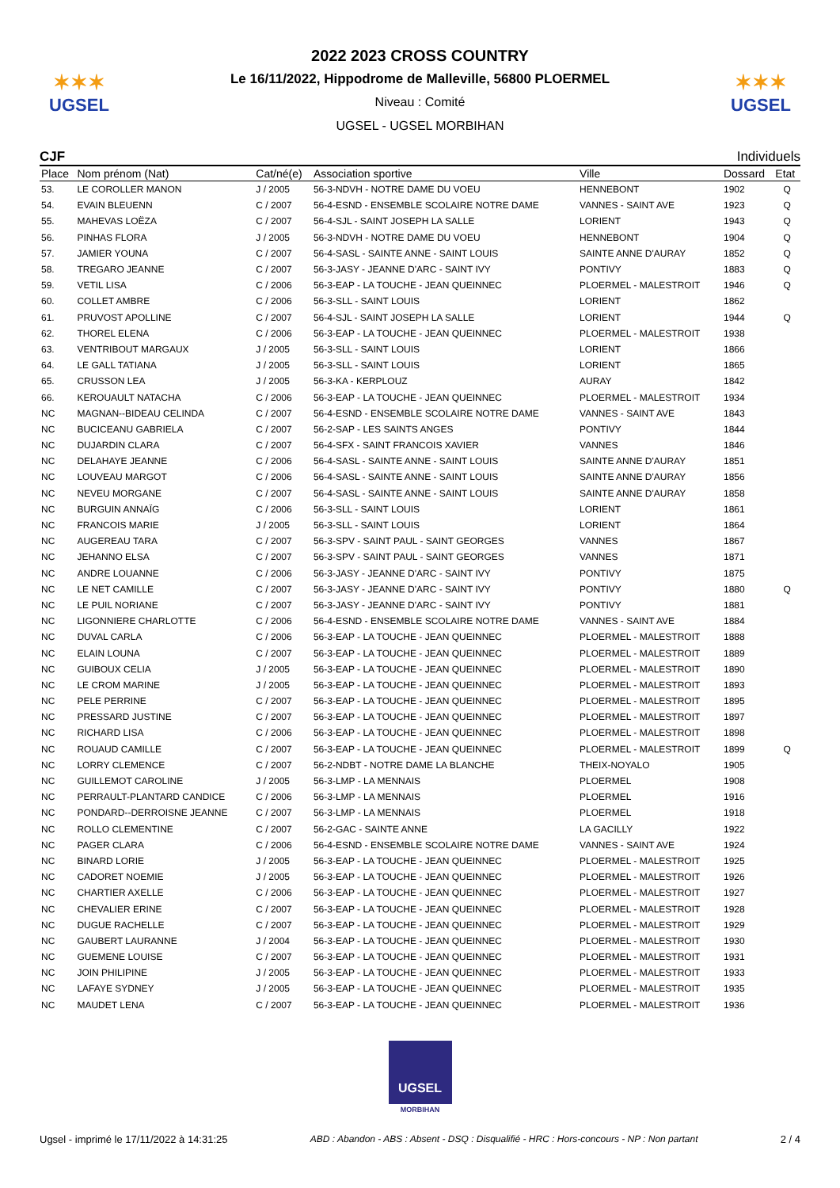✶✶✶
UGSEL
2022 2023 CROSS COUNTRY
Le 16/11/2022, Hippodrome de Malleville, 56800 PLOERMEL
Niveau : Comité
UGSEL - UGSEL MORBIHAN
✶✶✶
UGSEL
CJF Individuels
| Place | Nom prénom (Nat) | Cat/né(e) | Association sportive | Ville | Dossard | Etat |
| --- | --- | --- | --- | --- | --- | --- |
| 53. | LE COROLLER MANON | J / 2005 | 56-3-NDVH - NOTRE DAME DU VOEU | HENNEBONT | 1902 | Q |
| 54. | EVAIN BLEUENN | C / 2007 | 56-4-ESND - ENSEMBLE SCOLAIRE NOTRE DAME | VANNES - SAINT AVE | 1923 | Q |
| 55. | MAHEVAS LOËZA | C / 2007 | 56-4-SJL - SAINT JOSEPH LA SALLE | LORIENT | 1943 | Q |
| 56. | PINHAS FLORA | J / 2005 | 56-3-NDVH - NOTRE DAME DU VOEU | HENNEBONT | 1904 | Q |
| 57. | JAMIER YOUNA | C / 2007 | 56-4-SASL - SAINTE ANNE - SAINT LOUIS | SAINTE ANNE D'AURAY | 1852 | Q |
| 58. | TREGARO JEANNE | C / 2007 | 56-3-JASY - JEANNE D'ARC - SAINT IVY | PONTIVY | 1883 | Q |
| 59. | VETIL LISA | C / 2006 | 56-3-EAP - LA TOUCHE - JEAN QUEINNEC | PLOERMEL - MALESTROIT | 1946 | Q |
| 60. | COLLET AMBRE | C / 2006 | 56-3-SLL - SAINT LOUIS | LORIENT | 1862 | |
| 61. | PRUVOST APOLLINE | C / 2007 | 56-4-SJL - SAINT JOSEPH LA SALLE | LORIENT | 1944 | Q |
| 62. | THOREL ELENA | C / 2006 | 56-3-EAP - LA TOUCHE - JEAN QUEINNEC | PLOERMEL - MALESTROIT | 1938 | |
| 63. | VENTRIBOUT MARGAUX | J / 2005 | 56-3-SLL - SAINT LOUIS | LORIENT | 1866 | |
| 64. | LE GALL TATIANA | J / 2005 | 56-3-SLL - SAINT LOUIS | LORIENT | 1865 | |
| 65. | CRUSSON LEA | J / 2005 | 56-3-KA - KERPLOUZ | AURAY | 1842 | |
| 66. | KEROUAULT NATACHA | C / 2006 | 56-3-EAP - LA TOUCHE - JEAN QUEINNEC | PLOERMEL - MALESTROIT | 1934 | |
| NC | MAGNAN--BIDEAU CELINDA | C / 2007 | 56-4-ESND - ENSEMBLE SCOLAIRE NOTRE DAME | VANNES - SAINT AVE | 1843 | |
| NC | BUCICEANU GABRIELA | C / 2007 | 56-2-SAP - LES SAINTS ANGES | PONTIVY | 1844 | |
| NC | DUJARDIN CLARA | C / 2007 | 56-4-SFX - SAINT FRANCOIS XAVIER | VANNES | 1846 | |
| NC | DELAHAYE JEANNE | C / 2006 | 56-4-SASL - SAINTE ANNE - SAINT LOUIS | SAINTE ANNE D'AURAY | 1851 | |
| NC | LOUVEAU MARGOT | C / 2006 | 56-4-SASL - SAINTE ANNE - SAINT LOUIS | SAINTE ANNE D'AURAY | 1856 | |
| NC | NEVEU MORGANE | C / 2007 | 56-4-SASL - SAINTE ANNE - SAINT LOUIS | SAINTE ANNE D'AURAY | 1858 | |
| NC | BURGUIN ANNAÏG | C / 2006 | 56-3-SLL - SAINT LOUIS | LORIENT | 1861 | |
| NC | FRANCOIS MARIE | J / 2005 | 56-3-SLL - SAINT LOUIS | LORIENT | 1864 | |
| NC | AUGEREAU TARA | C / 2007 | 56-3-SPV - SAINT PAUL - SAINT GEORGES | VANNES | 1867 | |
| NC | JEHANNO ELSA | C / 2007 | 56-3-SPV - SAINT PAUL - SAINT GEORGES | VANNES | 1871 | |
| NC | ANDRE LOUANNE | C / 2006 | 56-3-JASY - JEANNE D'ARC - SAINT IVY | PONTIVY | 1875 | |
| NC | LE NET CAMILLE | C / 2007 | 56-3-JASY - JEANNE D'ARC - SAINT IVY | PONTIVY | 1880 | Q |
| NC | LE PUIL NORIANE | C / 2007 | 56-3-JASY - JEANNE D'ARC - SAINT IVY | PONTIVY | 1881 | |
| NC | LIGONNIERE CHARLOTTE | C / 2006 | 56-4-ESND - ENSEMBLE SCOLAIRE NOTRE DAME | VANNES - SAINT AVE | 1884 | |
| NC | DUVAL CARLA | C / 2006 | 56-3-EAP - LA TOUCHE - JEAN QUEINNEC | PLOERMEL - MALESTROIT | 1888 | |
| NC | ELAIN LOUNA | C / 2007 | 56-3-EAP - LA TOUCHE - JEAN QUEINNEC | PLOERMEL - MALESTROIT | 1889 | |
| NC | GUIBOUX CELIA | J / 2005 | 56-3-EAP - LA TOUCHE - JEAN QUEINNEC | PLOERMEL - MALESTROIT | 1890 | |
| NC | LE CROM MARINE | J / 2005 | 56-3-EAP - LA TOUCHE - JEAN QUEINNEC | PLOERMEL - MALESTROIT | 1893 | |
| NC | PELE PERRINE | C / 2007 | 56-3-EAP - LA TOUCHE - JEAN QUEINNEC | PLOERMEL - MALESTROIT | 1895 | |
| NC | PRESSARD JUSTINE | C / 2007 | 56-3-EAP - LA TOUCHE - JEAN QUEINNEC | PLOERMEL - MALESTROIT | 1897 | |
| NC | RICHARD LISA | C / 2006 | 56-3-EAP - LA TOUCHE - JEAN QUEINNEC | PLOERMEL - MALESTROIT | 1898 | |
| NC | ROUAUD CAMILLE | C / 2007 | 56-3-EAP - LA TOUCHE - JEAN QUEINNEC | PLOERMEL - MALESTROIT | 1899 | Q |
| NC | LORRY CLEMENCE | C / 2007 | 56-2-NDBT - NOTRE DAME LA BLANCHE | THEIX-NOYALO | 1905 | |
| NC | GUILLEMOT CAROLINE | J / 2005 | 56-3-LMP - LA MENNAIS | PLOERMEL | 1908 | |
| NC | PERRAULT-PLANTARD CANDICE | C / 2006 | 56-3-LMP - LA MENNAIS | PLOERMEL | 1916 | |
| NC | PONDARD--DERROISNE JEANNE | C / 2007 | 56-3-LMP - LA MENNAIS | PLOERMEL | 1918 | |
| NC | ROLLO CLEMENTINE | C / 2007 | 56-2-GAC - SAINTE ANNE | LA GACILLY | 1922 | |
| NC | PAGER CLARA | C / 2006 | 56-4-ESND - ENSEMBLE SCOLAIRE NOTRE DAME | VANNES - SAINT AVE | 1924 | |
| NC | BINARD LORIE | J / 2005 | 56-3-EAP - LA TOUCHE - JEAN QUEINNEC | PLOERMEL - MALESTROIT | 1925 | |
| NC | CADORET NOEMIE | J / 2005 | 56-3-EAP - LA TOUCHE - JEAN QUEINNEC | PLOERMEL - MALESTROIT | 1926 | |
| NC | CHARTIER AXELLE | C / 2006 | 56-3-EAP - LA TOUCHE - JEAN QUEINNEC | PLOERMEL - MALESTROIT | 1927 | |
| NC | CHEVALIER ERINE | C / 2007 | 56-3-EAP - LA TOUCHE - JEAN QUEINNEC | PLOERMEL - MALESTROIT | 1928 | |
| NC | DUGUE RACHELLE | C / 2007 | 56-3-EAP - LA TOUCHE - JEAN QUEINNEC | PLOERMEL - MALESTROIT | 1929 | |
| NC | GAUBERT LAURANNE | J / 2004 | 56-3-EAP - LA TOUCHE - JEAN QUEINNEC | PLOERMEL - MALESTROIT | 1930 | |
| NC | GUEMENE LOUISE | C / 2007 | 56-3-EAP - LA TOUCHE - JEAN QUEINNEC | PLOERMEL - MALESTROIT | 1931 | |
| NC | JOIN PHILIPINE | J / 2005 | 56-3-EAP - LA TOUCHE - JEAN QUEINNEC | PLOERMEL - MALESTROIT | 1933 | |
| NC | LAFAYE SYDNEY | J / 2005 | 56-3-EAP - LA TOUCHE - JEAN QUEINNEC | PLOERMEL - MALESTROIT | 1935 | |
| NC | MAUDET LENA | C / 2007 | 56-3-EAP - LA TOUCHE - JEAN QUEINNEC | PLOERMEL - MALESTROIT | 1936 | |
UGSEL
MORBIHAN
Ugsel - imprimé le 17/11/2022 à 14:31:25 ABD : Abandon - ABS : Absent - DSQ : Disqualifié - HRC : Hors-concours - NP : Non partant 2 / 4